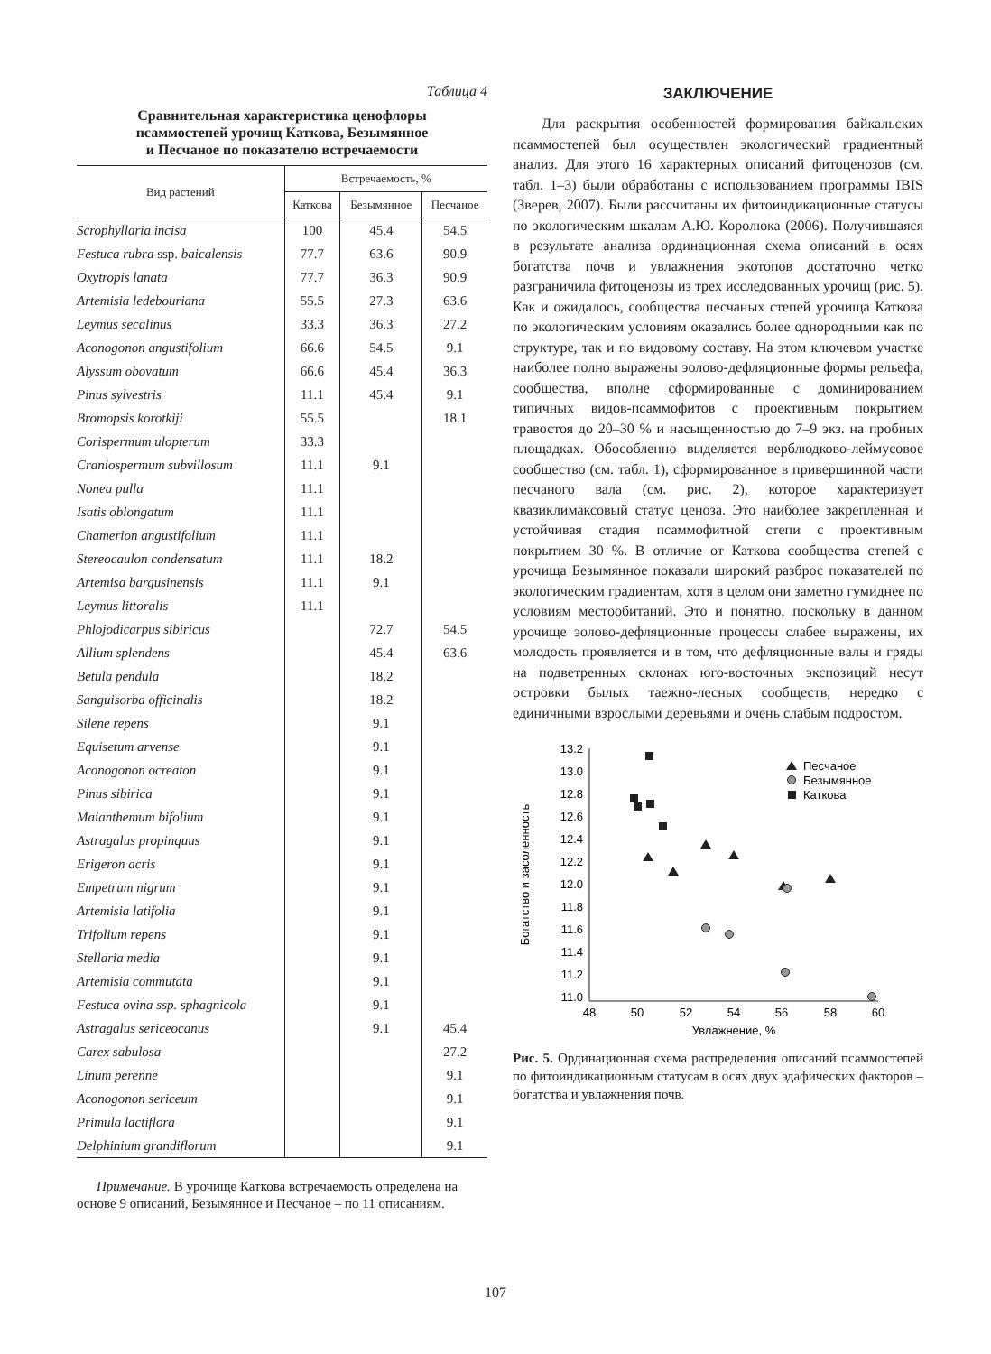Таблица 4
Сравнительная характеристика ценофлоры
псаммостепей урочищ Каткова, Безымянное
и Песчаное по показателю встречаемости
| Вид растений | Встречаемость, % | | |
| --- | --- | --- | --- |
| | Каткова | Безымянное | Песчаное |
| Scrophyllaria incisa | 100 | 45.4 | 54.5 |
| Festuca rubra ssp. baicalensis | 77.7 | 63.6 | 90.9 |
| Oxytropis lanata | 77.7 | 36.3 | 90.9 |
| Artemisia ledebouriana | 55.5 | 27.3 | 63.6 |
| Leymus secalinus | 33.3 | 36.3 | 27.2 |
| Aconogonon angustifolium | 66.6 | 54.5 | 9.1 |
| Alyssum obovatum | 66.6 | 45.4 | 36.3 |
| Pinus sylvestris | 11.1 | 45.4 | 9.1 |
| Bromopsis korotkiji | 55.5 | | 18.1 |
| Corispermum ulopterum | 33.3 | | |
| Craniospermum subvillosum | 11.1 | 9.1 | |
| Nonea pulla | 11.1 | | |
| Isatis oblongatum | 11.1 | | |
| Chamerion angustifolium | 11.1 | | |
| Stereocaulon condensatum | 11.1 | 18.2 | |
| Artemisa bargusinensis | 11.1 | 9.1 | |
| Leymus littoralis | 11.1 | | |
| Phlojodicarpus sibiricus | | 72.7 | 54.5 |
| Allium splendens | | 45.4 | 63.6 |
| Betula pendula | | 18.2 | |
| Sanguisorba officinalis | | 18.2 | |
| Silene repens | | 9.1 | |
| Equisetum arvense | | 9.1 | |
| Aconogonon ocreaton | | 9.1 | |
| Pinus sibirica | | 9.1 | |
| Maianthemum bifolium | | 9.1 | |
| Astragalus propinquus | | 9.1 | |
| Erigeron acris | | 9.1 | |
| Empetrum nigrum | | 9.1 | |
| Artemisia latifolia | | 9.1 | |
| Trifolium repens | | 9.1 | |
| Stellaria media | | 9.1 | |
| Artemisia commutata | | 9.1 | |
| Festuca ovina ssp. sphagnicola | | 9.1 | |
| Astragalus sericeocanus | | 9.1 | 45.4 |
| Carex sabulosa | | | 27.2 |
| Linum perenne | | | 9.1 |
| Aconogonon sericeum | | | 9.1 |
| Primula lactiflora | | | 9.1 |
| Delphinium grandiflorum | | | 9.1 |
Примечание. В урочище Каткова встречаемость определена на основе 9 описаний, Безымянное и Песчаное – по 11 описаниям.
ЗАКЛЮЧЕНИЕ
Для раскрытия особенностей формирования байкальских псаммостепей был осуществлен экологический градиентный анализ. Для этого 16 характерных описаний фитоценозов (см. табл. 1–3) были обработаны с использованием программы IBIS (Зверев, 2007). Были рассчитаны их фитоиндикационные статусы по экологическим шкалам А.Ю. Королюка (2006). Получившаяся в результате анализа ординационная схема описаний в осях богатства почв и увлажнения экотопов достаточно четко разграничила фитоценозы из трех исследованных урочищ (рис. 5). Как и ожидалось, сообщества песчаных степей урочища Каткова по экологическим условиям оказались более однородными как по структуре, так и по видовому составу. На этом ключевом участке наиболее полно выражены эолово-дефляционные формы рельефа, сообщества, вполне сформированные с доминированием типичных видов-псаммофитов с проективным покрытием травостоя до 20–30 % и насыщенностью до 7–9 экз. на пробных площадках. Обособленно выделяется верблюдково-леймусовое сообщество (см. табл. 1), сформированное в привершинной части песчаного вала (см. рис. 2), которое характеризует квазиклимаксовый статус ценоза. Это наиболее закрепленная и устойчивая стадия псаммофитной степи с проективным покрытием 30 %. В отличие от Каткова сообщества степей с урочища Безымянное показали широкий разброс показателей по экологическим градиентам, хотя в целом они заметно гумиднее по условиям местообитаний. Это и понятно, поскольку в данном урочище эолово-дефляционные процессы слабее выражены, их молодость проявляется и в том, что дефляционные валы и гряды на подветренных склонах юго-восточных экспозиций несут островки былых таежно-лесных сообществ, нередко с единичными взрослыми деревьями и очень слабым подростом.
13.2
13.0
12.8
12.6
12.4
12.2
12.0
11.8
11.6
11.4
11.2
11.0
48
50
52
54
56
58
60
Увлажнение, %
Богатство и засоленность
Песчаное
Безымянное
Каткова
Рис. 5. Ординационная схема распределения описаний псаммостепей по фитоиндикационным статусам в осях двух эдафических факторов – богатства и увлажнения почв.
107